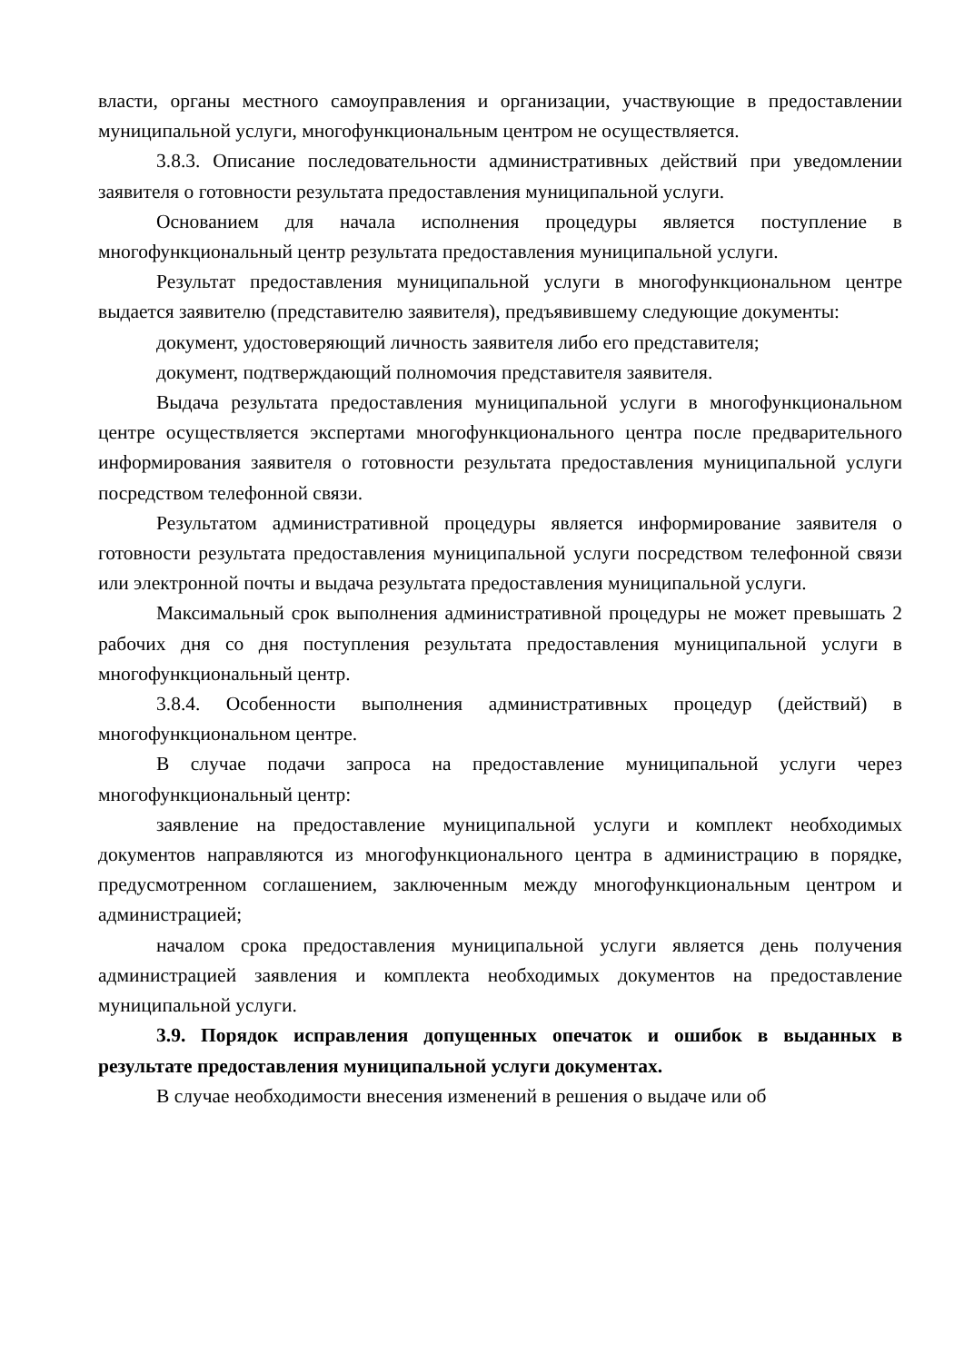власти, органы местного самоуправления и организации, участвующие в предоставлении муниципальной услуги, многофункциональным центром не осуществляется.
3.8.3. Описание последовательности административных действий при уведомлении заявителя о готовности результата предоставления муниципальной услуги.
Основанием для начала исполнения процедуры является поступление в многофункциональный центр результата предоставления муниципальной услуги.
Результат предоставления муниципальной услуги в многофункциональном центре выдается заявителю (представителю заявителя), предъявившему следующие документы:
документ, удостоверяющий личность заявителя либо его представителя;
документ, подтверждающий полномочия представителя заявителя.
Выдача результата предоставления муниципальной услуги в многофункциональном центре осуществляется экспертами многофункционального центра после предварительного информирования заявителя о готовности результата предоставления муниципальной услуги посредством телефонной связи.
Результатом административной процедуры является информирование заявителя о готовности результата предоставления муниципальной услуги посредством телефонной связи или электронной почты и выдача результата предоставления муниципальной услуги.
Максимальный срок выполнения административной процедуры не может превышать 2 рабочих дня со дня поступления результата предоставления муниципальной услуги в многофункциональный центр.
3.8.4. Особенности выполнения административных процедур (действий) в многофункциональном центре.
В случае подачи запроса на предоставление муниципальной услуги через многофункциональный центр:
заявление на предоставление муниципальной услуги и комплект необходимых документов направляются из многофункционального центра в администрацию в порядке, предусмотренном соглашением, заключенным между многофункциональным центром и администрацией;
началом срока предоставления муниципальной услуги является день получения администрацией заявления и комплекта необходимых документов на предоставление муниципальной услуги.
3.9. Порядок исправления допущенных опечаток и ошибок в выданных в результате предоставления муниципальной услуги документах.
В случае необходимости внесения изменений в решения о выдаче или об